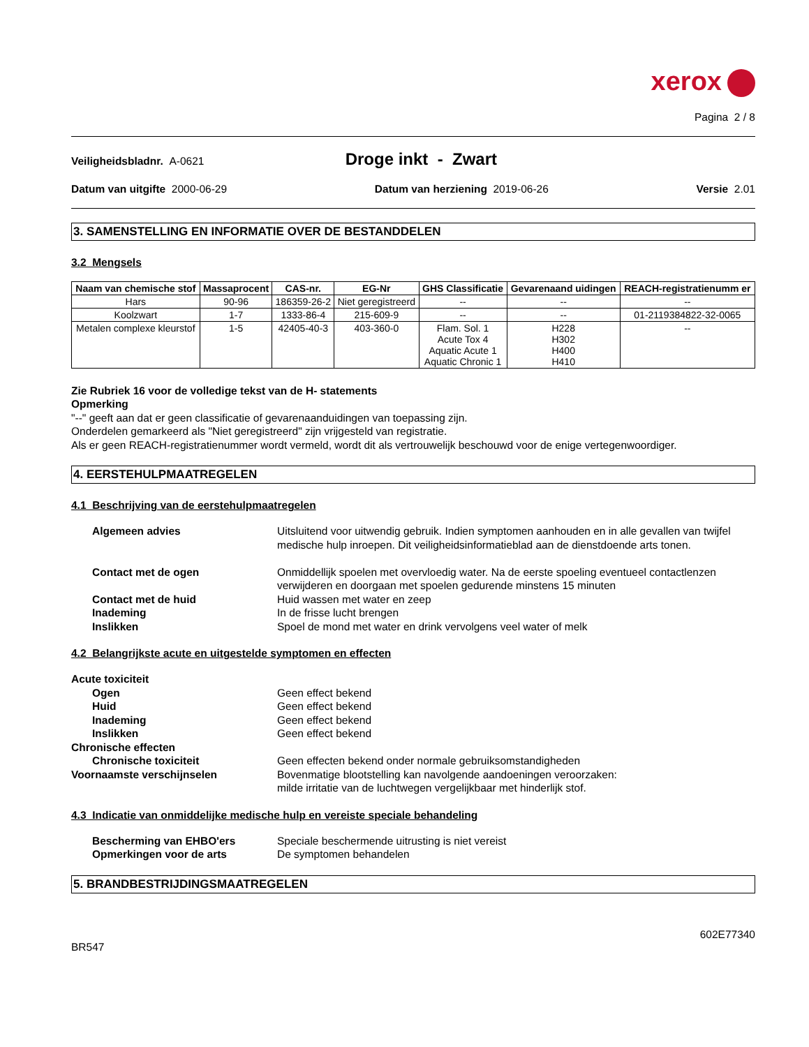xerox
Pagina 2 / 8
Veiligheidsbladnr. A-0621
Droge inkt - Zwart
Datum van uitgifte 2000-06-29 Datum van herziening 2019-06-26
Versie 2.01
3. SAMENSTELLING EN INFORMATIE OVER DE BESTANDDELEN
3.2 Mengsels
| Naam van chemische stof | Massaprocent | CAS-nr. | EG-Nr | GHS Classificatie | Gevarenaand uidingen | REACH-registratienumm er |
| --- | --- | --- | --- | --- | --- | --- |
| Hars | 90-96 | 186359-26-2 | Niet geregistreerd | -- | -- | -- |
| Koolzwart | 1-7 | 1333-86-4 | 215-609-9 | -- | -- | 01-2119384822-32-0065 |
| Metalen complexe kleurstof | 1-5 | 42405-40-3 | 403-360-0 | Flam. Sol. 1 Acute Tox 4 Aquatic Acute 1 Aquatic Chronic 1 | H228 H302 H400 H410 | -- |
Zie Rubriek 16 voor de volledige tekst van de H- statements
Opmerking
"--" geeft aan dat er geen classificatie of gevarenaanduidingen van toepassing zijn.
Onderdelen gemarkeerd als "Niet geregistreerd" zijn vrijgesteld van registratie.
Als er geen REACH-registratienummer wordt vermeld, wordt dit als vertrouwelijk beschouwd voor de enige vertegenwoordiger.
4. EERSTEHULPMAATREGELEN
4.1 Beschrijving van de eerstehulpmaatregelen
Algemeen advies
Uitsluitend voor uitwendig gebruik. Indien symptomen aanhouden en in alle gevallen van twijfel medische hulp inroepen. Dit veiligheidsinformatieblad aan de dienstdoende arts tonen.
Contact met de ogen
Onmiddellijk spoelen met overvloedig water. Na de eerste spoeling eventueel contactlenzen verwijderen en doorgaan met spoelen gedurende minstens 15 minuten
Contact met de huid
Huid wassen met water en zeep
Inademing
In de frisse lucht brengen
Inslikken
Spoel de mond met water en drink vervolgens veel water of melk
4.2 Belangrijkste acute en uitgestelde symptomen en effecten
Acute toxiciteit
Ogen
Geen effect bekend
Huid
Geen effect bekend
Inademing
Geen effect bekend
Inslikken
Geen effect bekend
Chronische effecten
Chronische toxiciteit
Geen effecten bekend onder normale gebruiksomstandigheden
Voornaamste verschijnselen
Bovenmatige blootstelling kan navolgende aandoeningen veroorzaken:
milde irritatie van de luchtwegen vergelijkbaar met hinderlijk stof.
4.3 Indicatie van onmiddelijke medische hulp en vereiste speciale behandeling
Bescherming van EHBO'ers
Speciale beschermende uitrusting is niet vereist
Opmerkingen voor de arts
De symptomen behandelen
5. BRANDBESTRIJDINGSMAATREGELEN
602E77340
BR547